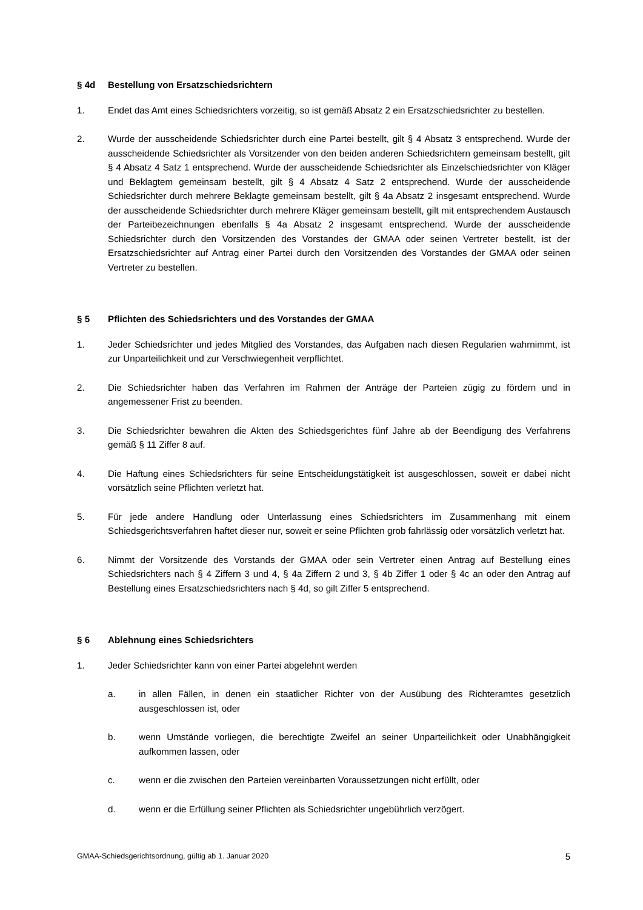§ 4d Bestellung von Ersatzschiedsrichtern
1. Endet das Amt eines Schiedsrichters vorzeitig, so ist gemäß Absatz 2 ein Ersatzschiedsrichter zu bestellen.
2. Wurde der ausscheidende Schiedsrichter durch eine Partei bestellt, gilt § 4 Absatz 3 entsprechend. Wurde der ausscheidende Schiedsrichter als Vorsitzender von den beiden anderen Schiedsrichtern gemeinsam bestellt, gilt § 4 Absatz 4 Satz 1 entsprechend. Wurde der ausscheidende Schiedsrichter als Einzelschiedsrichter von Kläger und Beklagtem gemeinsam bestellt, gilt § 4 Absatz 4 Satz 2 entsprechend. Wurde der ausscheidende Schiedsrichter durch mehrere Beklagte gemeinsam bestellt, gilt § 4a Absatz 2 insgesamt entsprechend. Wurde der ausscheidende Schiedsrichter durch mehrere Kläger gemeinsam bestellt, gilt mit entsprechendem Austausch der Parteibezeichnungen ebenfalls § 4a Absatz 2 insgesamt entsprechend. Wurde der ausscheidende Schiedsrichter durch den Vorsitzenden des Vorstandes der GMAA oder seinen Vertreter bestellt, ist der Ersatzschiedsrichter auf Antrag einer Partei durch den Vorsitzenden des Vorstandes der GMAA oder seinen Vertreter zu bestellen.
§ 5 Pflichten des Schiedsrichters und des Vorstandes der GMAA
1. Jeder Schiedsrichter und jedes Mitglied des Vorstandes, das Aufgaben nach diesen Regularien wahrnimmt, ist zur Unparteilichkeit und zur Verschwiegenheit verpflichtet.
2. Die Schiedsrichter haben das Verfahren im Rahmen der Anträge der Parteien zügig zu fördern und in angemessener Frist zu beenden.
3. Die Schiedsrichter bewahren die Akten des Schiedsgerichtes fünf Jahre ab der Beendigung des Verfahrens gemäß § 11 Ziffer 8 auf.
4. Die Haftung eines Schiedsrichters für seine Entscheidungstätigkeit ist ausgeschlossen, soweit er dabei nicht vorsätzlich seine Pflichten verletzt hat.
5. Für jede andere Handlung oder Unterlassung eines Schiedsrichters im Zusammenhang mit einem Schiedsgerichtsverfahren haftet dieser nur, soweit er seine Pflichten grob fahrlässig oder vorsätzlich verletzt hat.
6. Nimmt der Vorsitzende des Vorstands der GMAA oder sein Vertreter einen Antrag auf Bestellung eines Schiedsrichters nach § 4 Ziffern 3 und 4, § 4a Ziffern 2 und 3, § 4b Ziffer 1 oder § 4c an oder den Antrag auf Bestellung eines Ersatzschiedsrichters nach § 4d, so gilt Ziffer 5 entsprechend.
§ 6 Ablehnung eines Schiedsrichters
1. Jeder Schiedsrichter kann von einer Partei abgelehnt werden
a. in allen Fällen, in denen ein staatlicher Richter von der Ausübung des Richteramtes gesetzlich ausgeschlossen ist, oder
b. wenn Umstände vorliegen, die berechtigte Zweifel an seiner Unparteilichkeit oder Unabhängigkeit aufkommen lassen, oder
c. wenn er die zwischen den Parteien vereinbarten Voraussetzungen nicht erfüllt, oder
d. wenn er die Erfüllung seiner Pflichten als Schiedsrichter ungebührlich verzögert.
GMAA-Schiedsgerichtsordnung, gültig ab 1. Januar 2020 5